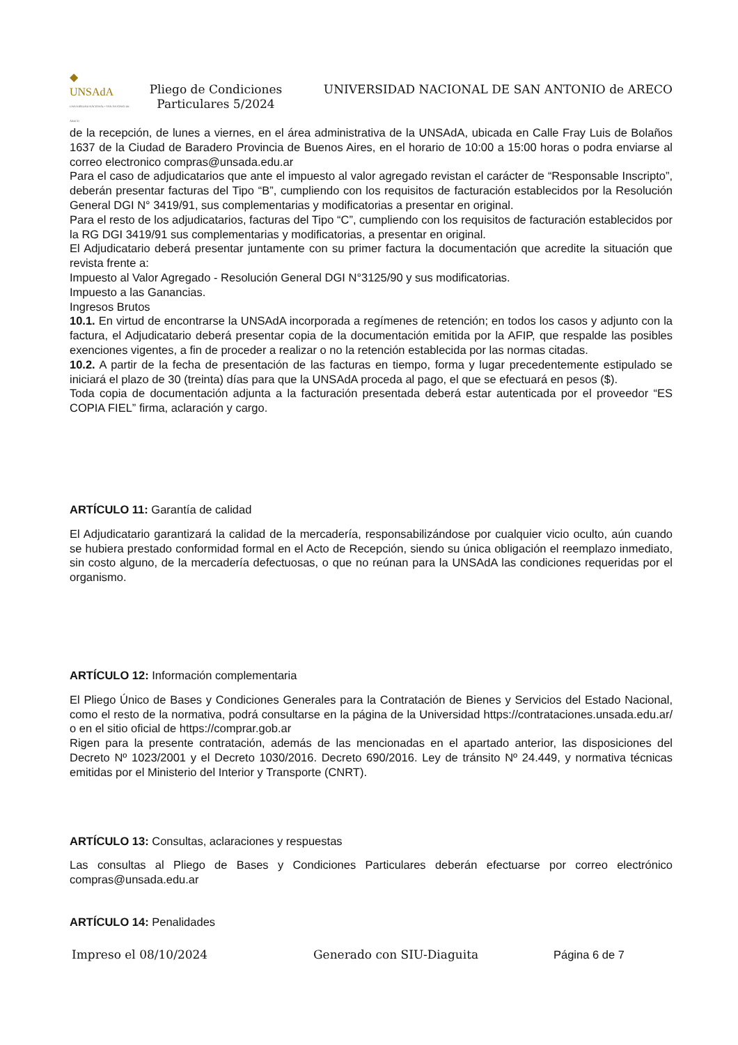◆
UNSAdA
UNIVERSIDAD NACIONAL • SAN ANTONIO DE ARECO
Pliego de Condiciones Particulares 5/2024
UNIVERSIDAD NACIONAL DE SAN ANTONIO de ARECO
de la recepción, de lunes a viernes, en el área administrativa de la UNSAdA, ubicada en Calle Fray Luis de Bolaños 1637 de la Ciudad de Baradero Provincia de Buenos Aires, en el horario de 10:00 a 15:00 horas o podra enviarse al correo electronico compras@unsada.edu.ar
Para el caso de adjudicatarios que ante el impuesto al valor agregado revistan el carácter de “Responsable Inscripto”, deberán presentar facturas del Tipo “B”, cumpliendo con los requisitos de facturación establecidos por la Resolución General DGI N° 3419/91, sus complementarias y modificatorias a presentar en original.
Para el resto de los adjudicatarios, facturas del Tipo “C”, cumpliendo con los requisitos de facturación establecidos por la RG DGI 3419/91 sus complementarias y modificatorias, a presentar en original.
El Adjudicatario deberá presentar juntamente con su primer factura la documentación que acredite la situación que revista frente a:
Impuesto al Valor Agregado - Resolución General DGI N°3125/90 y sus modificatorias.
Impuesto a las Ganancias.
Ingresos Brutos
10.1. En virtud de encontrarse la UNSAdA incorporada a regímenes de retención; en todos los casos y adjunto con la factura, el Adjudicatario deberá presentar copia de la documentación emitida por la AFIP, que respalde las posibles exenciones vigentes, a fin de proceder a realizar o no la retención establecida por las normas citadas.
10.2. A partir de la fecha de presentación de las facturas en tiempo, forma y lugar precedentemente estipulado se iniciará el plazo de 30 (treinta) días para que la UNSAdA proceda al pago, el que se efectuará en pesos ($).
Toda copia de documentación adjunta a la facturación presentada deberá estar autenticada por el proveedor “ES COPIA FIEL” firma, aclaración y cargo.
ARTÍCULO 11: Garantía de calidad
El Adjudicatario garantizará la calidad de la mercadería, responsabilizándose por cualquier vicio oculto, aún cuando se hubiera prestado conformidad formal en el Acto de Recepción, siendo su única obligación el reemplazo inmediato, sin costo alguno, de la mercadería defectuosas, o que no reúnan para la UNSAdA las condiciones requeridas por el organismo.
ARTÍCULO 12: Información complementaria
El Pliego Único de Bases y Condiciones Generales para la Contratación de Bienes y Servicios del Estado Nacional, como el resto de la normativa, podrá consultarse en la página de la Universidad https://contrataciones.unsada.edu.ar/ o en el sitio oficial de https://comprar.gob.ar
Rigen para la presente contratación, además de las mencionadas en el apartado anterior, las disposiciones del Decreto Nº 1023/2001 y el Decreto 1030/2016. Decreto 690/2016. Ley de tránsito Nº 24.449, y normativa técnicas emitidas por el Ministerio del Interior y Transporte (CNRT).
ARTÍCULO 13: Consultas, aclaraciones y respuestas
Las consultas al Pliego de Bases y Condiciones Particulares deberán efectuarse por correo electrónico compras@unsada.edu.ar
ARTÍCULO 14: Penalidades
Impreso el 08/10/2024 Generado con SIU-Diaguita Página 6 de 7